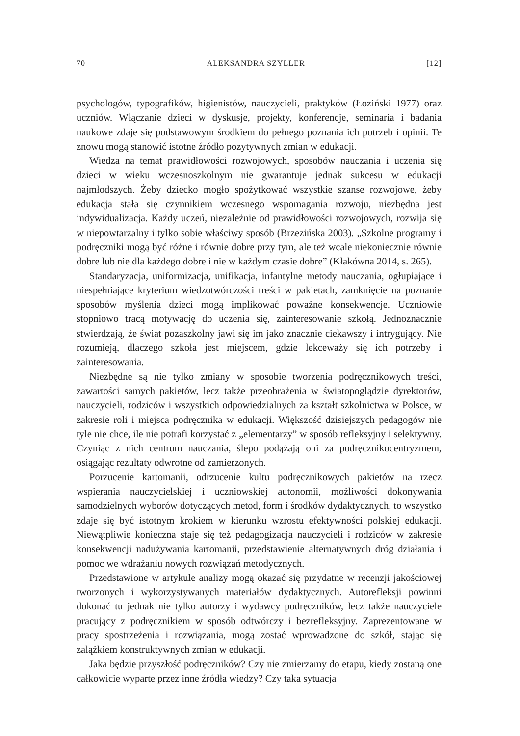70 ALEKSANDRA SZYLLER [12]
psychologów, typografików, higienistów, nauczycieli, praktyków (Łoziński 1977) oraz uczniów. Włączanie dzieci w dyskusje, projekty, konferencje, seminaria i badania naukowe zdaje się podstawowym środkiem do pełnego poznania ich potrzeb i opinii. Te znowu mogą stanowić istotne źródło pozytywnych zmian w edukacji.
Wiedza na temat prawidłowości rozwojowych, sposobów nauczania i uczenia się dzieci w wieku wczesnoszkolnym nie gwarantuje jednak sukcesu w edukacji najmłodszych. Żeby dziecko mogło spożytkować wszystkie szanse rozwojowe, żeby edukacja stała się czynnikiem wczesnego wspomagania rozwoju, niezbędna jest indywidualizacja. Każdy uczeń, niezależnie od prawidłowości rozwojowych, rozwija się w niepowtarzalny i tylko sobie właściwy sposób (Brzezińska 2003). „Szkolne programy i podręczniki mogą być różne i równie dobre przy tym, ale też wcale niekoniecznie równie dobre lub nie dla każdego dobre i nie w każdym czasie dobre” (Kłakówna 2014, s. 265).
Standaryzacja, uniformizacja, unifikacja, infantylne metody nauczania, ogłupiające i niespełniające kryterium wiedzotwórczości treści w pakietach, zamknięcie na poznanie sposobów myślenia dzieci mogą implikować poważne konsekwencje. Uczniowie stopniowo tracą motywację do uczenia się, zainteresowanie szkołą. Jednoznacznie stwierdzają, że świat pozaszkolny jawi się im jako znacznie ciekawszy i intrygujący. Nie rozumieją, dlaczego szkoła jest miejscem, gdzie lekceważy się ich potrzeby i zainteresowania.
Niezbędne są nie tylko zmiany w sposobie tworzenia podręcznikowych treści, zawartości samych pakietów, lecz także przeobrażenia w światopoglądzie dyrektorów, nauczycieli, rodziców i wszystkich odpowiedzialnych za kształt szkolnictwa w Polsce, w zakresie roli i miejsca podręcznika w edukacji. Większość dzisiejszych pedagogów nie tyle nie chce, ile nie potrafi korzystać z „elementarzy” w sposób refleksyjny i selektywny. Czyniąc z nich centrum nauczania, ślepo podążają oni za podręcznikocentryzmem, osiągając rezultaty odwrotne od zamierzonych.
Porzucenie kartomanii, odrzucenie kultu podręcznikowych pakietów na rzecz wspierania nauczycielskiej i uczniowskiej autonomii, możliwości dokonywania samodzielnych wyborów dotyczących metod, form i środków dydaktycznych, to wszystko zdaje się być istotnym krokiem w kierunku wzrostu efektywności polskiej edukacji. Niewątpliwie konieczna staje się też pedagogizacja nauczycieli i rodziców w zakresie konsekwencji nadużywania kartomanii, przedstawienie alternatywnych dróg działania i pomoc we wdrażaniu nowych rozwiązań metodycznych.
Przedstawione w artykule analizy mogą okazać się przydatne w recenzji jakościowej tworzonych i wykorzystywanych materiałów dydaktycznych. Autorefleksji powinni dokonać tu jednak nie tylko autorzy i wydawcy podręczników, lecz także nauczyciele pracujący z podręcznikiem w sposób odtwórczy i bezrefleksyjny. Zaprezentowane w pracy spostrzeżenia i rozwiązania, mogą zostać wprowadzone do szkół, stając się zalążkiem konstruktywnych zmian w edukacji.
Jaka będzie przyszłość podręczników? Czy nie zmierzamy do etapu, kiedy zostaną one całkowicie wyparte przez inne źródła wiedzy? Czy taka sytuacja